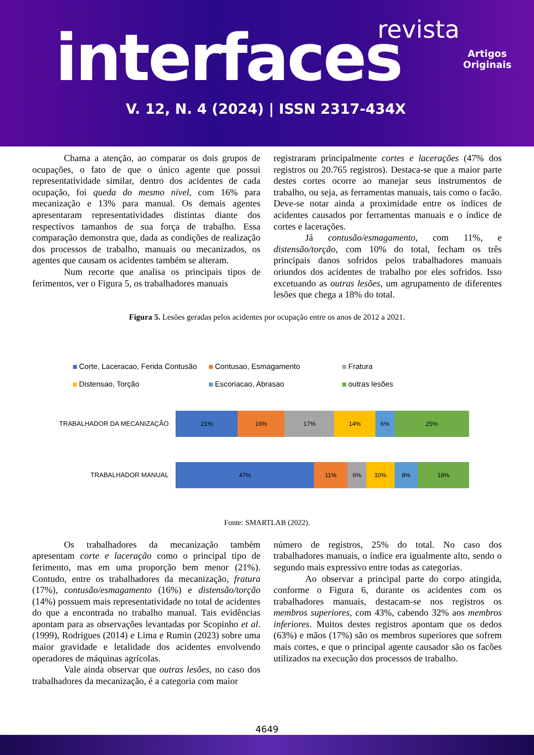revista
interfaces
Artigos
Originais
V. 12, N. 4 (2024) | ISSN 2317-434X
Chama a atenção, ao comparar os dois grupos de ocupações, o fato de que o único agente que possui representatividade similar, dentro dos acidentes de cada ocupação, foi queda do mesmo nível, com 16% para mecanização e 13% para manual. Os demais agentes apresentaram representatividades distintas diante dos respectivos tamanhos de sua força de trabalho. Essa comparação demonstra que, dada as condições de realização dos processos de trabalho, manuais ou mecanizados, os agentes que causam os acidentes também se alteram.
Num recorte que analisa os principais tipos de ferimentos, ver o Figura 5, os trabalhadores manuais
registraram principalmente cortes e lacerações (47% dos registros ou 20.765 registros). Destaca-se que a maior parte destes cortes ocorre ao manejar seus instrumentos de trabalho, ou seja, as ferramentas manuais, tais como o facão. Deve-se notar ainda a proximidade entre os índices de acidentes causados por ferramentas manuais e o índice de cortes e lacerações.
Já contusão/esmagamento, com 11%, e distensão/torção, com 10% do total, fecham os três principais danos sofridos pelos trabalhadores manuais oriundos dos acidentes de trabalho por eles sofridos. Isso excetuando as outras lesões, um agrupamento de diferentes lesões que chega a 18% do total.
Figura 5. Lesões geradas pelos acidentes por ocupação entre os anos de 2012 a 2021.
Corte, Laceracao, Ferida Contusão Contusao, Esmagamento Fratura Distensao, Torção Escoriacao, Abrasao outras lesões
TRABALHADOR DA MECANIZAÇÃO
21% 16% 17% 14% 6% 25%
TRABALHADOR MANUAL
47% 11% 6% 10% 8% 18%
Fonte: SMARTLAB (2022).
Os trabalhadores da mecanização também apresentam corte e laceração como o principal tipo de ferimento, mas em uma proporção bem menor (21%). Contudo, entre os trabalhadores da mecanização, fratura (17%), contusão/esmagamento (16%) e distensão/torção (14%) possuem mais representatividade no total de acidentes do que a encontrada no trabalho manual. Tais evidências apontam para as observações levantadas por Scopinho et al. (1999), Rodrigues (2014) e Lima e Rumin (2023) sobre uma maior gravidade e letalidade dos acidentes envolvendo operadores de máquinas agrícolas.
Vale ainda observar que outras lesões, no caso dos trabalhadores da mecanização, é a categoria com maior
número de registros, 25% do total. No caso dos trabalhadores manuais, o índice era igualmente alto, sendo o segundo mais expressivo entre todas as categorias.
Ao observar a principal parte do corpo atingida, conforme o Figura 6, durante os acidentes com os trabalhadores manuais, destacam-se nos registros os membros superiores, com 43%, cabendo 32% aos membros inferiores. Muitos destes registros apontam que os dedos (63%) e mãos (17%) são os membros superiores que sofrem mais cortes, e que o principal agente causador são os facões utilizados na execução dos processos de trabalho.
4649